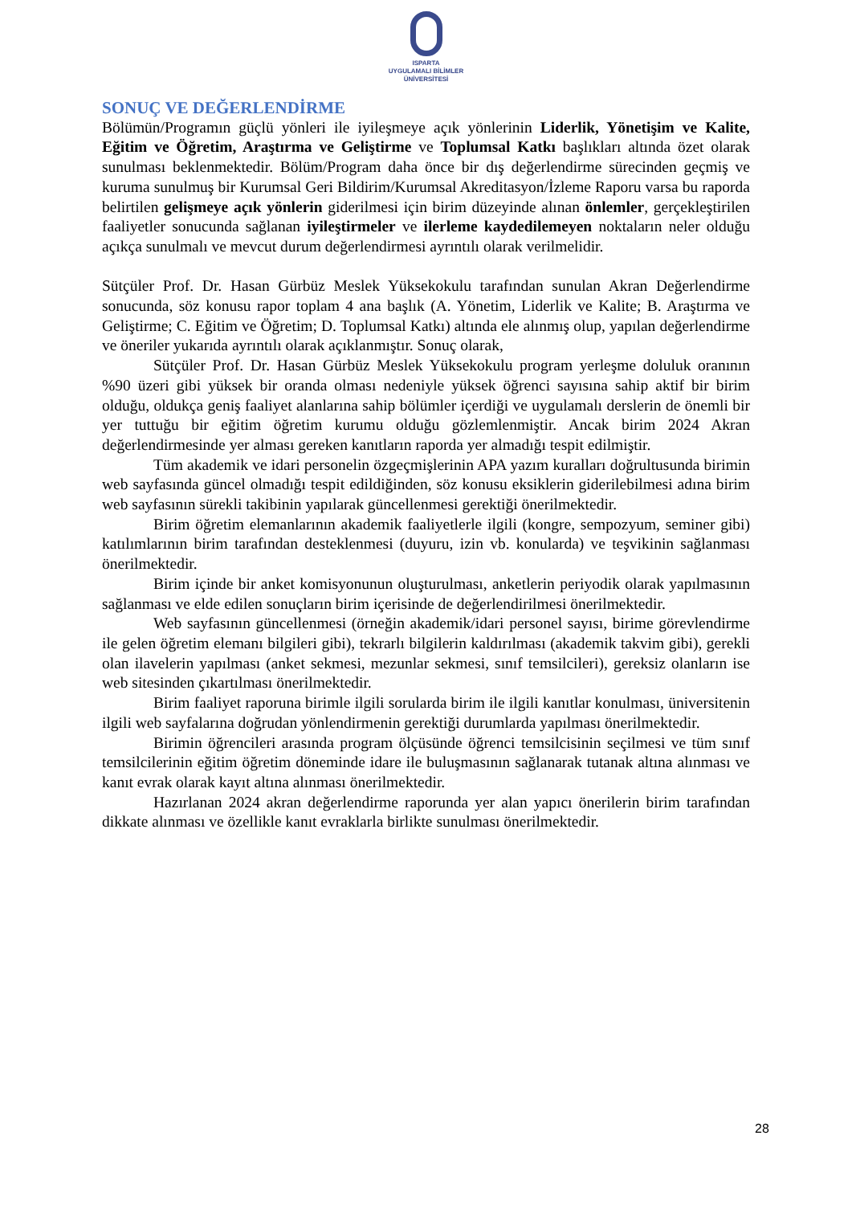ISPARTA
UYGULAMALI BİLİMLER
ÜNİVERSİTESİ
SONUÇ VE DEĞERLENDİRME
Bölümün/Programın güçlü yönleri ile iyileşmeye açık yönlerinin Liderlik, Yönetişim ve Kalite, Eğitim ve Öğretim, Araştırma ve Geliştirme ve Toplumsal Katkı başlıkları altında özet olarak sunulması beklenmektedir. Bölüm/Program daha önce bir dış değerlendirme sürecinden geçmiş ve kuruma sunulmuş bir Kurumsal Geri Bildirim/Kurumsal Akreditasyon/İzleme Raporu varsa bu raporda belirtilen gelişmeye açık yönlerin giderilmesi için birim düzeyinde alınan önlemler, gerçekleştirilen faaliyetler sonucunda sağlanan iyileştirmeler ve ilerleme kaydedilemeyen noktaların neler olduğu açıkça sunulmalı ve mevcut durum değerlendirmesi ayrıntılı olarak verilmelidir.
Sütçüler Prof. Dr. Hasan Gürbüz Meslek Yüksekokulu tarafından sunulan Akran Değerlendirme sonucunda, söz konusu rapor toplam 4 ana başlık (A. Yönetim, Liderlik ve Kalite; B. Araştırma ve Geliştirme; C. Eğitim ve Öğretim; D. Toplumsal Katkı) altında ele alınmış olup, yapılan değerlendirme ve öneriler yukarıda ayrıntılı olarak açıklanmıştır. Sonuç olarak,
Sütçüler Prof. Dr. Hasan Gürbüz Meslek Yüksekokulu program yerleşme doluluk oranının %90 üzeri gibi yüksek bir oranda olması nedeniyle yüksek öğrenci sayısına sahip aktif bir birim olduğu, oldukça geniş faaliyet alanlarına sahip bölümler içerdiği ve uygulamalı derslerin de önemli bir yer tuttuğu bir eğitim öğretim kurumu olduğu gözlemlenmiştir. Ancak birim 2024 Akran değerlendirmesinde yer alması gereken kanıtların raporda yer almadığı tespit edilmiştir.
Tüm akademik ve idari personelin özgeçmişlerinin APA yazım kuralları doğrultusunda birimin web sayfasında güncel olmadığı tespit edildiğinden, söz konusu eksiklerin giderilebilmesi adına birim web sayfasının sürekli takibinin yapılarak güncellenmesi gerektiği önerilmektedir.
Birim öğretim elemanlarının akademik faaliyetlerle ilgili (kongre, sempozyum, seminer gibi) katılımlarının birim tarafından desteklenmesi (duyuru, izin vb. konularda) ve teşvikinin sağlanması önerilmektedir.
Birim içinde bir anket komisyonunun oluşturulması, anketlerin periyodik olarak yapılmasının sağlanması ve elde edilen sonuçların birim içerisinde de değerlendirilmesi önerilmektedir.
Web sayfasının güncellenmesi (örneğin akademik/idari personel sayısı, birime görevlendirme ile gelen öğretim elemanı bilgileri gibi), tekrarlı bilgilerin kaldırılması (akademik takvim gibi), gerekli olan ilavelerin yapılması (anket sekmesi, mezunlar sekmesi, sınıf temsilcileri), gereksiz olanların ise web sitesinden çıkartılması önerilmektedir.
Birim faaliyet raporuna birimle ilgili sorularda birim ile ilgili kanıtlar konulması, üniversitenin ilgili web sayfalarına doğrudan yönlendirmenin gerektiği durumlarda yapılması önerilmektedir.
Birimin öğrencileri arasında program ölçüsünde öğrenci temsilcisinin seçilmesi ve tüm sınıf temsilcilerinin eğitim öğretim döneminde idare ile buluşmasının sağlanarak tutanak altına alınması ve kanıt evrak olarak kayıt altına alınması önerilmektedir.
Hazırlanan 2024 akran değerlendirme raporunda yer alan yapıcı önerilerin birim tarafından dikkate alınması ve özellikle kanıt evraklarla birlikte sunulması önerilmektedir.
28